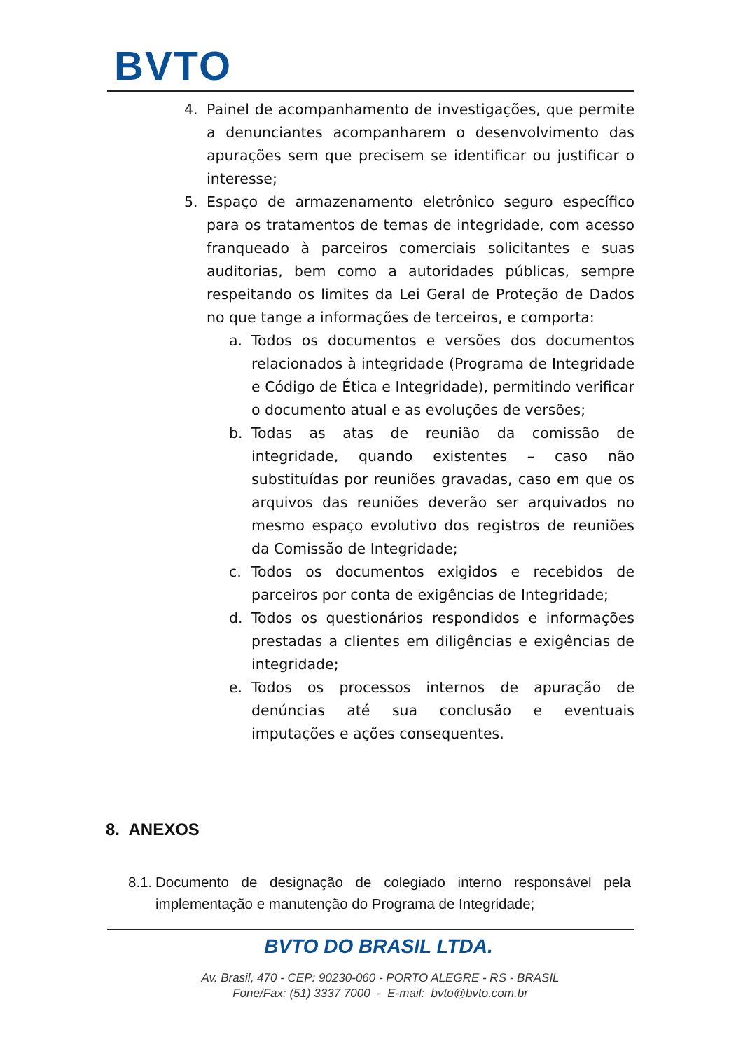BVTO
4. Painel de acompanhamento de investigações, que permite a denunciantes acompanharem o desenvolvimento das apurações sem que precisem se identificar ou justificar o interesse;
5. Espaço de armazenamento eletrônico seguro específico para os tratamentos de temas de integridade, com acesso franqueado à parceiros comerciais solicitantes e suas auditorias, bem como a autoridades públicas, sempre respeitando os limites da Lei Geral de Proteção de Dados no que tange a informações de terceiros, e comporta:
a. Todos os documentos e versões dos documentos relacionados à integridade (Programa de Integridade e Código de Ética e Integridade), permitindo verificar o documento atual e as evoluções de versões;
b. Todas as atas de reunião da comissão de integridade, quando existentes – caso não substituídas por reuniões gravadas, caso em que os arquivos das reuniões deverão ser arquivados no mesmo espaço evolutivo dos registros de reuniões da Comissão de Integridade;
c. Todos os documentos exigidos e recebidos de parceiros por conta de exigências de Integridade;
d. Todos os questionários respondidos e informações prestadas a clientes em diligências e exigências de integridade;
e. Todos os processos internos de apuração de denúncias até sua conclusão e eventuais imputações e ações consequentes.
8. ANEXOS
8.1. Documento de designação de colegiado interno responsável pela implementação e manutenção do Programa de Integridade;
BVTO DO BRASIL LTDA.
Av. Brasil, 470 - CEP: 90230-060 - PORTO ALEGRE - RS - BRASIL
Fone/Fax: (51) 3337 7000 - E-mail: bvto@bvto.com.br